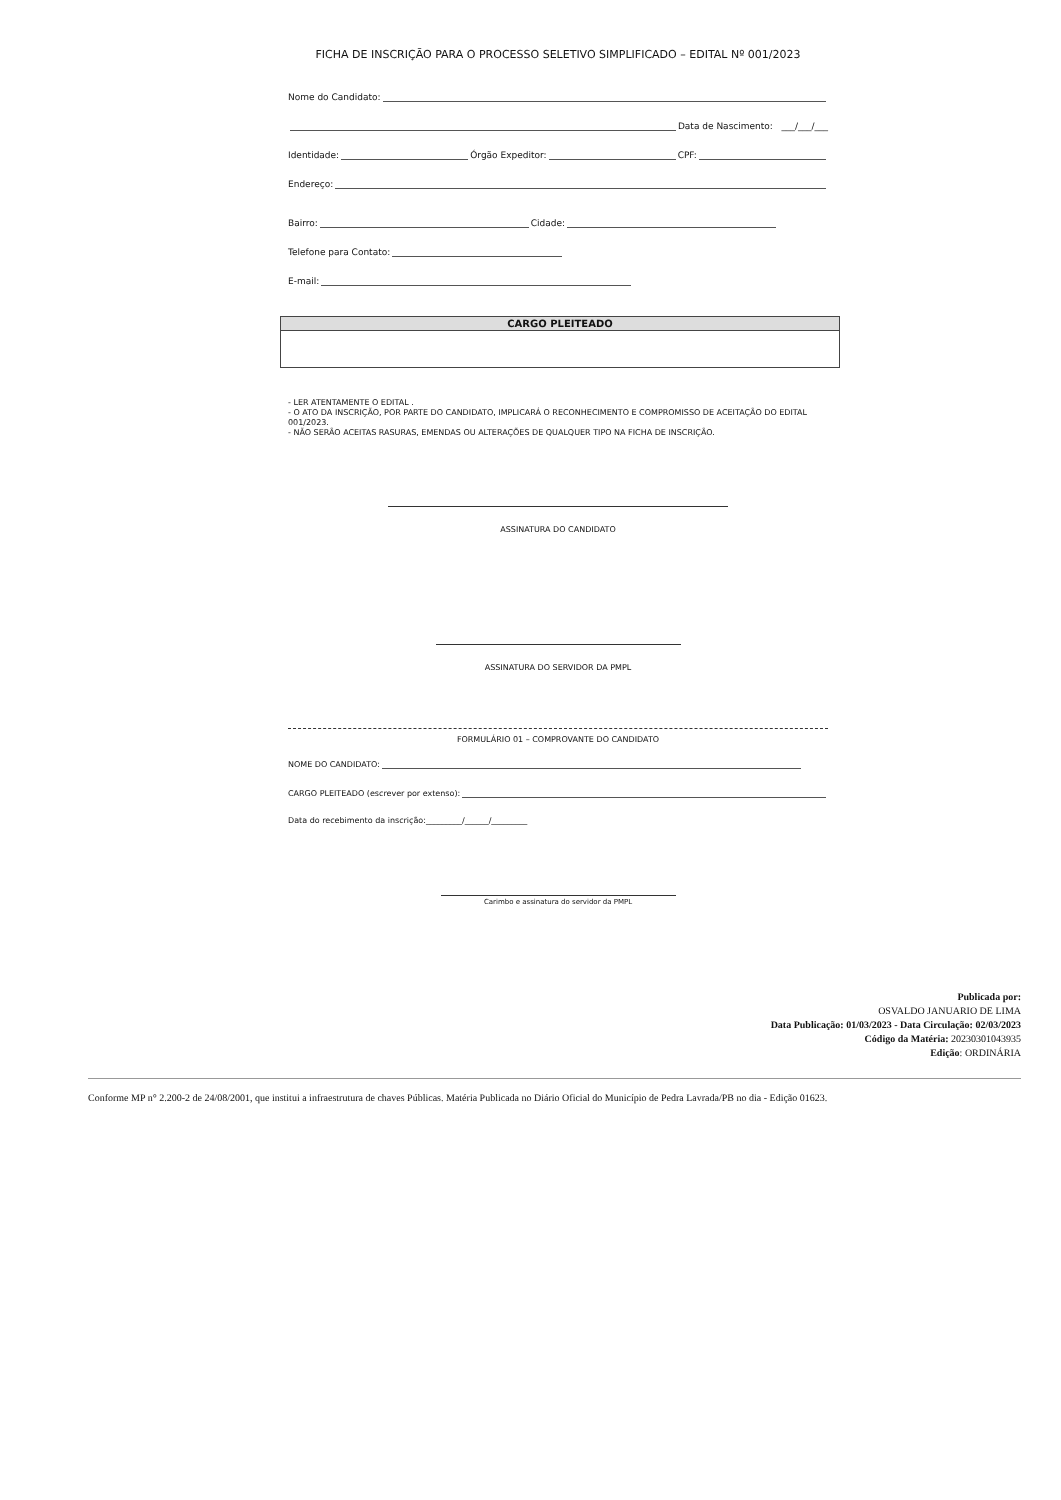FICHA DE INSCRIÇÃO PARA O PROCESSO SELETIVO SIMPLIFICADO – EDITAL Nº 001/2023
Nome do Candidato:
Data de Nascimento: ___/___/___
Identidade: Órgão Expeditor: CPF:
Endereço:
Bairro: Cidade:
Telefone para Contato:
E-mail:
| CARGO PLEITEADO |
| --- |
- LER ATENTAMENTE O EDITAL .
- O ATO DA INSCRIÇÃO, POR PARTE DO CANDIDATO, IMPLICARÁ O RECONHECIMENTO E COMPROMISSO DE ACEITAÇÃO DO EDITAL 001/2023.
- NÃO SERÃO ACEITAS RASURAS, EMENDAS OU ALTERAÇÕES DE QUALQUER TIPO NA FICHA DE INSCRIÇÃO.
ASSINATURA DO CANDIDATO
ASSINATURA DO SERVIDOR DA PMPL
FORMULÁRIO 01 – COMPROVANTE DO CANDIDATO
NOME DO CANDIDATO:
CARGO PLEITEADO (escrever por extenso):
Data do recebimento da inscrição:_________/______/_________
Carimbo e assinatura do servidor da PMPL
Publicada por:
OSVALDO JANUARIO DE LIMA
Data Publicação: 01/03/2023 - Data Circulação: 02/03/2023
Código da Matéria: 20230301043935
Edição: ORDINÁRIA
Conforme MP n° 2.200-2 de 24/08/2001, que institui a infraestrutura de chaves Públicas. Matéria Publicada no Diário Oficial do Município de Pedra Lavrada/PB no dia - Edição 01623.